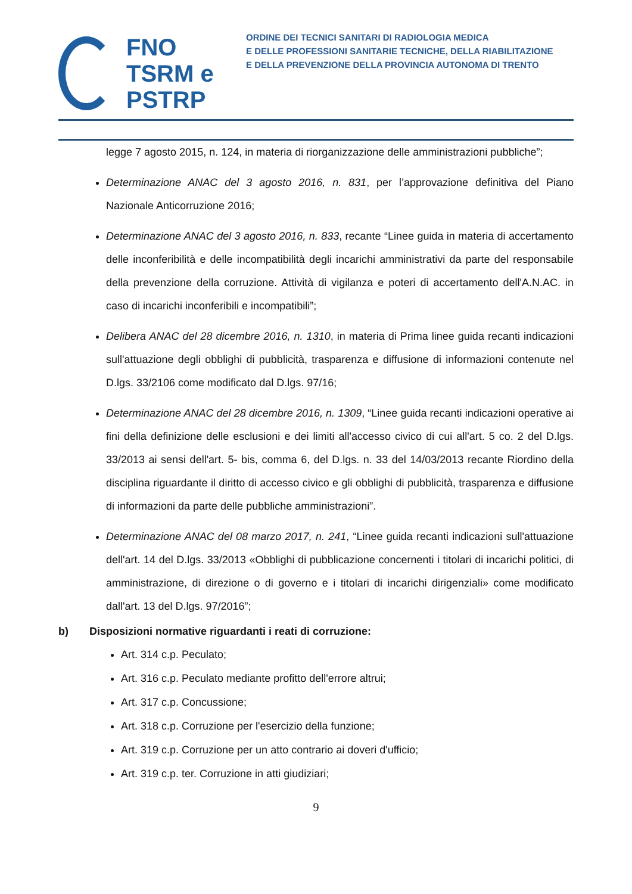FNO
TSRM e
PSTRP
ORDINE DEI TECNICI SANITARI DI RADIOLOGIA MEDICA
E DELLE PROFESSIONI SANITARIE TECNICHE, DELLA RIABILITAZIONE
E DELLA PREVENZIONE DELLA PROVINCIA AUTONOMA DI TRENTO
legge 7 agosto 2015, n. 124, in materia di riorganizzazione delle amministrazioni pubbliche”;
Determinazione ANAC del 3 agosto 2016, n. 831, per l’approvazione definitiva del Piano Nazionale Anticorruzione 2016;
Determinazione ANAC del 3 agosto 2016, n. 833, recante “Linee guida in materia di accertamento delle inconferibilità e delle incompatibilità degli incarichi amministrativi da parte del responsabile della prevenzione della corruzione. Attività di vigilanza e poteri di accertamento dell'A.N.AC. in caso di incarichi inconferibili e incompatibili”;
Delibera ANAC del 28 dicembre 2016, n. 1310, in materia di Prima linee guida recanti indicazioni sull'attuazione degli obblighi di pubblicità, trasparenza e diffusione di informazioni contenute nel D.lgs. 33/2106 come modificato dal D.lgs. 97/16;
Determinazione ANAC del 28 dicembre 2016, n. 1309, “Linee guida recanti indicazioni operative ai fini della definizione delle esclusioni e dei limiti all'accesso civico di cui all'art. 5 co. 2 del D.lgs. 33/2013 ai sensi dell'art. 5- bis, comma 6, del D.lgs. n. 33 del 14/03/2013 recante Riordino della disciplina riguardante il diritto di accesso civico e gli obblighi di pubblicità, trasparenza e diffusione di informazioni da parte delle pubbliche amministrazioni”.
Determinazione ANAC del 08 marzo 2017, n. 241, “Linee guida recanti indicazioni sull'attuazione dell'art. 14 del D.lgs. 33/2013 «Obblighi di pubblicazione concernenti i titolari di incarichi politici, di amministrazione, di direzione o di governo e i titolari di incarichi dirigenziali» come modificato dall'art. 13 del D.lgs. 97/2016”;
b) Disposizioni normative riguardanti i reati di corruzione:
Art. 314 c.p. Peculato;
Art. 316 c.p. Peculato mediante profitto dell'errore altrui;
Art. 317 c.p. Concussione;
Art. 318 c.p. Corruzione per l'esercizio della funzione;
Art. 319 c.p. Corruzione per un atto contrario ai doveri d'ufficio;
Art. 319 c.p. ter. Corruzione in atti giudiziari;
9